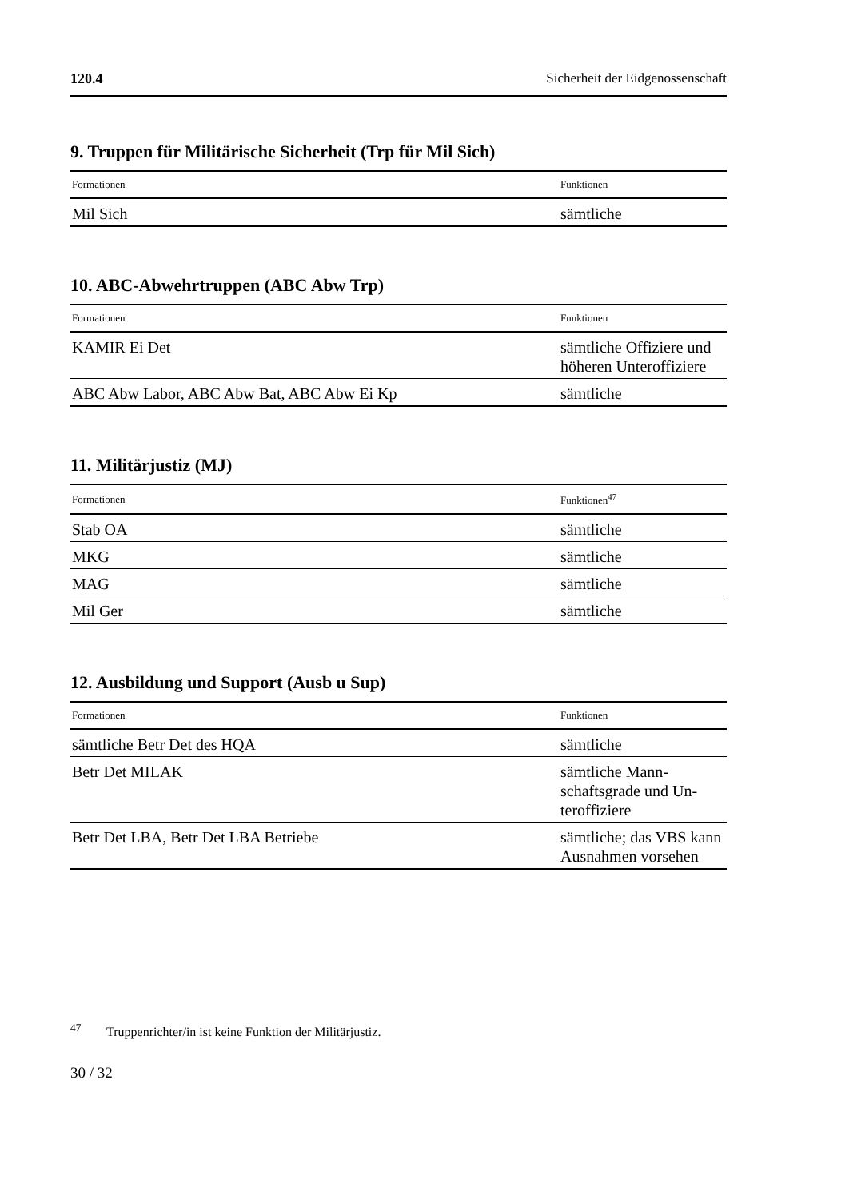120.4 Sicherheit der Eidgenossenschaft
9. Truppen für Militärische Sicherheit (Trp für Mil Sich)
| Formationen | Funktionen |
| --- | --- |
| Mil Sich | sämtliche |
10. ABC-Abwehrtruppen (ABC Abw Trp)
| Formationen | Funktionen |
| --- | --- |
| KAMIR Ei Det | sämtliche Offiziere und höheren Unterof­fiziere |
| ABC Abw Labor, ABC Abw Bat, ABC Abw Ei Kp | sämtliche |
11. Militärjustiz (MJ)
| Formationen | Funktionen<sup>47</sup> |
| --- | --- |
| Stab OA | sämtliche |
| MKG | sämtliche |
| MAG | sämtliche |
| Mil Ger | sämtliche |
12. Ausbildung und Support (Ausb u Sup)
| Formationen | Funktionen |
| --- | --- |
| sämtliche Betr Det des HQA | sämtliche |
| Betr Det MILAK | sämtliche Mann­schaftsgrade und Un­teroffiziere |
| Betr Det LBA, Betr Det LBA Betriebe | sämtliche; das VBS kann Ausnahmen vorsehen |
<sup>47</sup> Truppenrichter/in ist keine Funktion der Militärjustiz.
30 / 32